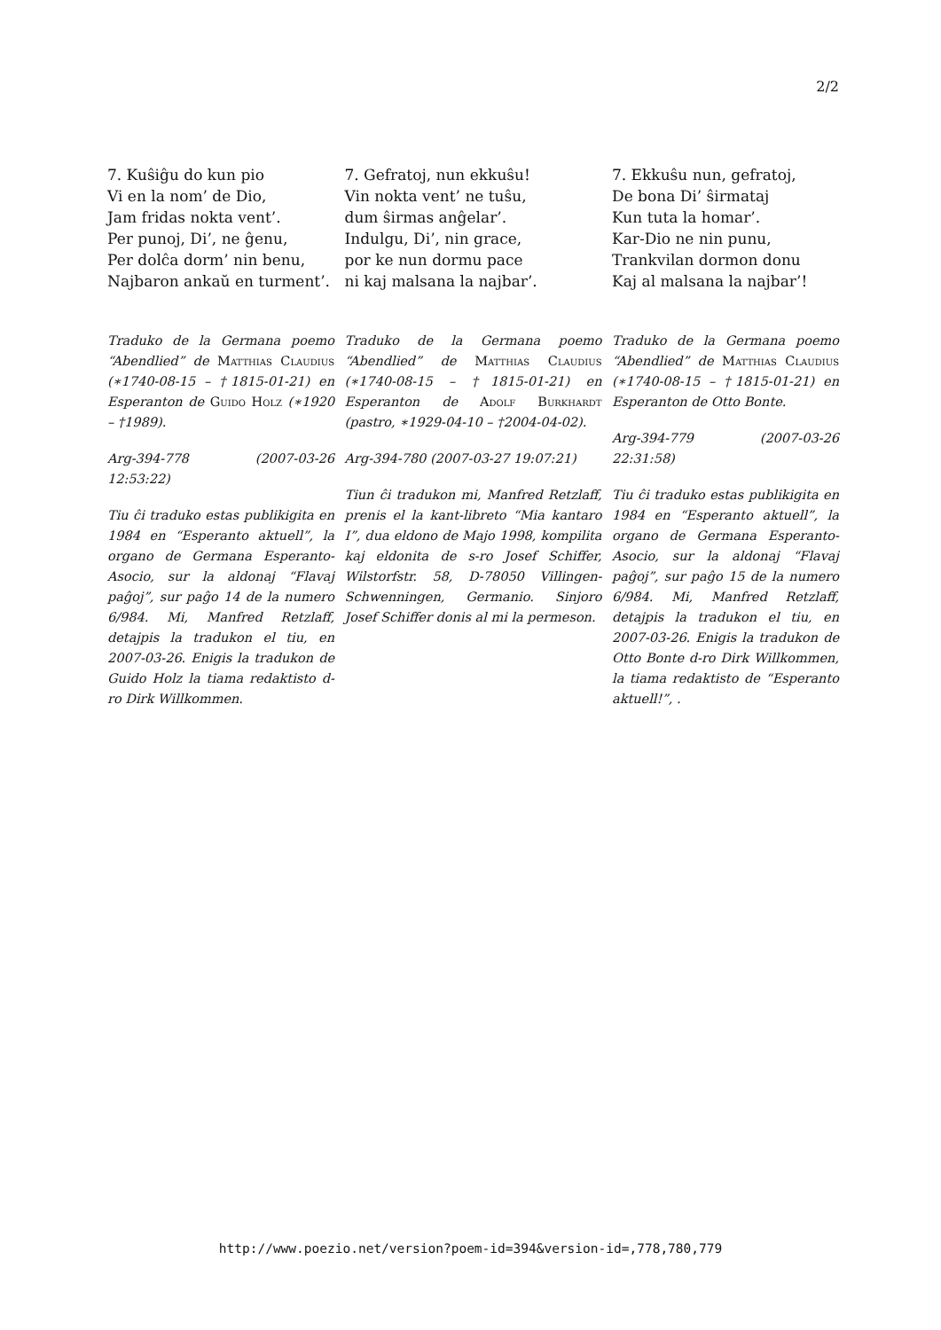2/2
7. Kuŝiĝu do kun pio
Vi en la nom’ de Dio,
Jam fridas nokta vent’.
Per punoj, Di’, ne ĝenu,
Per dolĉa dorm’ nin benu,
Najbaron ankaŭ en turment’.
Traduko de la Germana poemo “Abendlied” de Matthias Claudius (∗1740-08-15 – †1815-01-21) en Esperanton de Guido Holz (∗1920 – †1989).
Arg-394-778 (2007-03-26 12:53:22)
Tiu ĉi traduko estas publikigita en 1984 en “Esperanto aktuell”, la organo de Germana Esperanto-Asocio, sur la aldonaj “Flavaj paĝoj”, sur paĝo 14 de la numero 6/984. Mi, Manfred Retzlaff, detajpis la tradukon el tiu, en 2007-03-26. Enigis la tradukon de Guido Holz la tiama redaktisto d-ro Dirk Willkommen.
7. Gefratoj, nun ekkuŝu!
Vin nokta vent’ ne tuŝu,
dum ŝirmas anĝelar’.
Indulgu, Di’, nin grace,
por ke nun dormu pace
ni kaj malsana la najbar’.
Traduko de la Germana poemo “Abendlied” de Matthias Claudius (∗1740-08-15 – †1815-01-21) en Esperanton de Adolf Burkhardt (pastro, ∗1929-04-10 – †2004-04-02).
Arg-394-780 (2007-03-27 19:07:21)
Tiun ĉi tradukon mi, Manfred Retzlaff, prenis el la kant-libreto “Mia kantaro I”, dua eldono de Majo 1998, kompilita kaj eldonita de s-ro Josef Schiffer, Wilstorfstr. 58, D-78050 Villingen-Schwenningen, Germanio. Sinjoro Josef Schiffer donis al mi la permeson.
7. Ekkuŝu nun, gefratoj,
De bona Di’ ŝirmataj
Kun tuta la homar’.
Kar-Dio ne nin punu,
Trankvilan dormon donu
Kaj al malsana la najbar’!
Traduko de la Germana poemo “Abendlied” de Matthias Claudius (∗1740-08-15 – †1815-01-21) en Esperanton de Otto Bonte.
Arg-394-779 (2007-03-26 22:31:58)
Tiu ĉi traduko estas publikigita en 1984 en “Esperanto aktuell”, la organo de Germana Esperanto-Asocio, sur la aldonaj “Flavaj paĝoj”, sur paĝo 15 de la numero 6/984. Mi, Manfred Retzlaff, detajpis la tradukon el tiu, en 2007-03-26. Enigis la tradukon de Otto Bonte d-ro Dirk Willkommen, la tiama redaktisto de “Esperanto aktuell!”, .
http://www.poezio.net/version?poem-id=394&version-id=,778,780,779